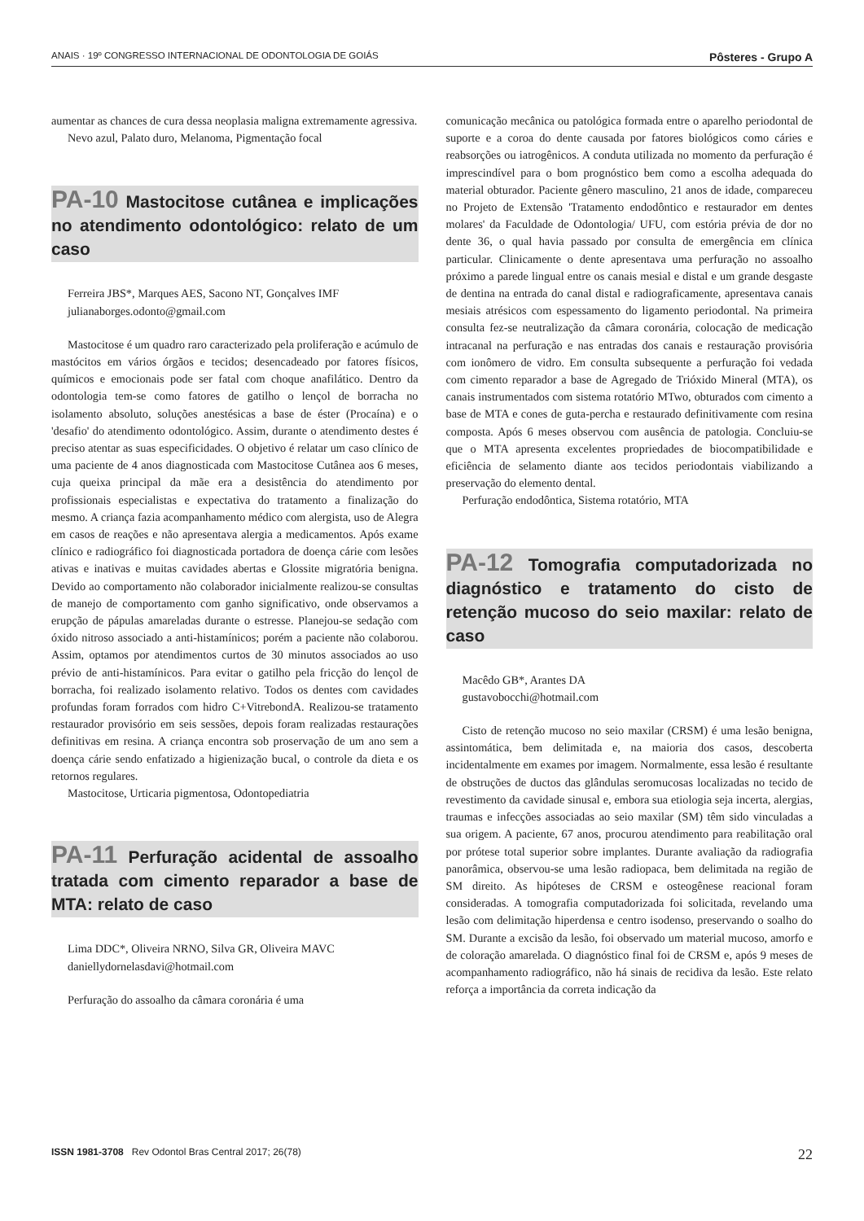ANAIS · 19º CONGRESSO INTERNACIONAL DE ODONTOLOGIA DE GOIÁS Pôsteres - Grupo A
aumentar as chances de cura dessa neoplasia maligna extremamente agressiva.
Nevo azul, Palato duro, Melanoma, Pigmentação focal
PA-10 Mastocitose cutânea e implicações no atendimento odontológico: relato de um caso
Ferreira JBS*, Marques AES, Sacono NT, Gonçalves IMF
julianaborges.odonto@gmail.com
Mastocitose é um quadro raro caracterizado pela proliferação e acúmulo de mastócitos em vários órgãos e tecidos; desencadeado por fatores físicos, químicos e emocionais pode ser fatal com choque anafilático. Dentro da odontologia tem-se como fatores de gatilho o lençol de borracha no isolamento absoluto, soluções anestésicas a base de éster (Procaína) e o 'desafio' do atendimento odontológico. Assim, durante o atendimento destes é preciso atentar as suas especificidades. O objetivo é relatar um caso clínico de uma paciente de 4 anos diagnosticada com Mastocitose Cutânea aos 6 meses, cuja queixa principal da mãe era a desistência do atendimento por profissionais especialistas e expectativa do tratamento a finalização do mesmo. A criança fazia acompanhamento médico com alergista, uso de Alegra em casos de reações e não apresentava alergia a medicamentos. Após exame clínico e radiográfico foi diagnosticada portadora de doença cárie com lesões ativas e inativas e muitas cavidades abertas e Glossite migratória benigna. Devido ao comportamento não colaborador inicialmente realizou-se consultas de manejo de comportamento com ganho significativo, onde observamos a erupção de pápulas amareladas durante o estresse. Planejou-se sedação com óxido nitroso associado a anti-histamínicos; porém a paciente não colaborou. Assim, optamos por atendimentos curtos de 30 minutos associados ao uso prévio de anti-histamínicos. Para evitar o gatilho pela fricção do lençol de borracha, foi realizado isolamento relativo. Todos os dentes com cavidades profundas foram forrados com hidro C+VitrebondA. Realizou-se tratamento restaurador provisório em seis sessões, depois foram realizadas restaurações definitivas em resina. A criança encontra sob proservação de um ano sem a doença cárie sendo enfatizado a higienização bucal, o controle da dieta e os retornos regulares.
Mastocitose, Urticaria pigmentosa, Odontopediatria
PA-11 Perfuração acidental de assoalho tratada com cimento reparador a base de MTA: relato de caso
Lima DDC*, Oliveira NRNO, Silva GR, Oliveira MAVC
daniellydornelasdavi@hotmail.com
Perfuração do assoalho da câmara coronária é uma
comunicação mecânica ou patológica formada entre o aparelho periodontal de suporte e a coroa do dente causada por fatores biológicos como cáries e reabsorções ou iatrogênicos. A conduta utilizada no momento da perfuração é imprescindível para o bom prognóstico bem como a escolha adequada do material obturador. Paciente gênero masculino, 21 anos de idade, compareceu no Projeto de Extensão 'Tratamento endodôntico e restaurador em dentes molares' da Faculdade de Odontologia/ UFU, com estória prévia de dor no dente 36, o qual havia passado por consulta de emergência em clínica particular. Clinicamente o dente apresentava uma perfuração no assoalho próximo a parede lingual entre os canais mesial e distal e um grande desgaste de dentina na entrada do canal distal e radiograficamente, apresentava canais mesiais atrésicos com espessamento do ligamento periodontal. Na primeira consulta fez-se neutralização da câmara coronária, colocação de medicação intracanal na perfuração e nas entradas dos canais e restauração provisória com ionômero de vidro. Em consulta subsequente a perfuração foi vedada com cimento reparador a base de Agregado de Trióxido Mineral (MTA), os canais instrumentados com sistema rotatório MTwo, obturados com cimento a base de MTA e cones de guta-percha e restaurado definitivamente com resina composta. Após 6 meses observou com ausência de patologia. Concluiu-se que o MTA apresenta excelentes propriedades de biocompatibilidade e eficiência de selamento diante aos tecidos periodontais viabilizando a preservação do elemento dental.
Perfuração endodôntica, Sistema rotatório, MTA
PA-12 Tomografia computadorizada no diagnóstico e tratamento do cisto de retenção mucoso do seio maxilar: relato de caso
Macêdo GB*, Arantes DA
gustavobocchi@hotmail.com
Cisto de retenção mucoso no seio maxilar (CRSM) é uma lesão benigna, assintomática, bem delimitada e, na maioria dos casos, descoberta incidentalmente em exames por imagem. Normalmente, essa lesão é resultante de obstruções de ductos das glândulas seromucosas localizadas no tecido de revestimento da cavidade sinusal e, embora sua etiologia seja incerta, alergias, traumas e infecções associadas ao seio maxilar (SM) têm sido vinculadas a sua origem. A paciente, 67 anos, procurou atendimento para reabilitação oral por prótese total superior sobre implantes. Durante avaliação da radiografia panorâmica, observou-se uma lesão radiopaca, bem delimitada na região de SM direito. As hipóteses de CRSM e osteogênese reacional foram consideradas. A tomografia computadorizada foi solicitada, revelando uma lesão com delimitação hiperdensa e centro isodenso, preservando o soalho do SM. Durante a excisão da lesão, foi observado um material mucoso, amorfo e de coloração amarelada. O diagnóstico final foi de CRSM e, após 9 meses de acompanhamento radiográfico, não há sinais de recidiva da lesão. Este relato reforça a importância da correta indicação da
ISSN 1981-3708 Rev Odontol Bras Central 2017; 26(78) 22